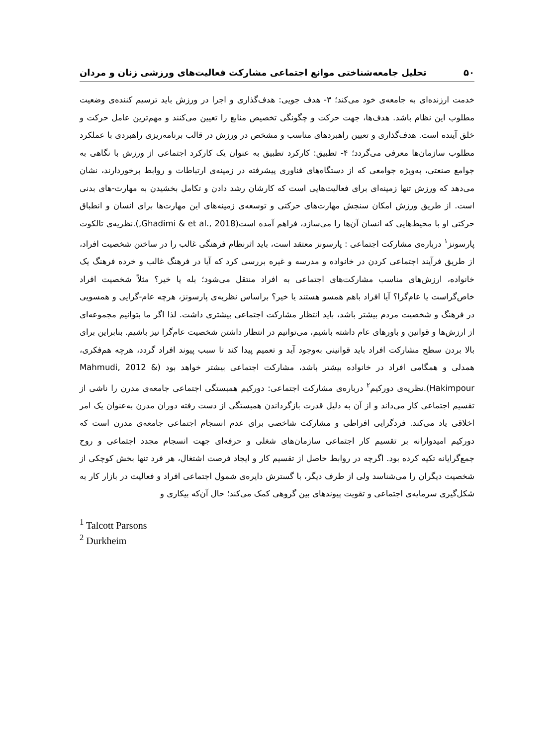۵۰ تحلیل جامعه‌شناختی موانع اجتماعی مشارکت فعالیت‌های ورزشی زنان و مردان
خدمت ارزنده‌ای به جامعه‌ی خود می‌کند؛ ۳- هدف جویی: هدف‌گذاری و اجرا در ورزش باید ترسیم کننده‌ی وضعیت مطلوب این نظام باشد. هدف‌ها، جهت حرکت و چگونگی تخصیص منابع را تعیین می‌کنند و مهم‌ترین عامل حرکت و خلق آینده است. هدف‌گذاری و تعیین راهبردهای مناسب و مشخص در ورزش در قالب برنامه‌ریزی راهبردی با عملکرد مطلوب سازمان‌ها معرفی می‌گردد؛ ۴- تطبیق: کارکرد تطبیق به عنوان یک کارکرد اجتماعی از ورزش با نگاهی به جوامع صنعتی، به‌ویژه جوامعی که از دستگاه‌های فناوری پیشرفته در زمینه‌ی ارتباطات و روابط برخوردارند، نشان می‌دهد که ورزش تنها زمینه‌ای برای فعالیت‌هایی است که کارشان رشد دادن و تکامل بخشیدن به مهارت-های بدنی است. از طریق ورزش امکان سنجش مهارت‌های حرکتی و توسعه‌ی زمینه‌های این مهارت‌ها برای انسان و انطباق حرکتی او با محیط‌هایی که انسان آن‌ها را می‌سازد، فراهم آمده است(Ghadimi & et al., 2018,).نظریه‌ی تالکوت پارسونز<sup>۱</sup> درباره‌ی مشارکت اجتماعی : پارسونز معتقد است، باید اثرنظام فرهنگی غالب را در ساختن شخصیت افراد، از طریق فرآیند اجتماعی کردن در خانواده و مدرسه و غیره بررسی کرد که آیا در فرهنگ غالب و خرده فرهنگ یک خانواده، ارزش‌های مناسب مشارکت‌های اجتماعی به افراد منتقل می‌شود؛ بله یا خیر؟ مثلاً شخصیت افراد خاص‌گراست یا عام‌گرا؟ آیا افراد باهم همسو هستند یا خیر؟ براساس نظریه‌ی پارسونز، هرچه عام-گرایی و همسویی در فرهنگ و شخصیت مردم بیشتر باشد، باید انتظار مشارکت اجتماعی بیشتری داشت. لذا اگر ما بتوانیم مجموعه‌ای از ارزش‌ها و قوانین و باورهای عام داشته باشیم، می‌توانیم در انتظار داشتن شخصیت عام‌گرا نیز باشیم. بنابراین برای بالا بردن سطح مشارکت افراد باید قوانینی به‌وجود آید و تعمیم پیدا کند تا سبب پیوند افراد گردد، هرچه هم‌فکری، همدلی و همگامی افراد در خانواده بیشتر باشد، مشارکت اجتماعی بیشتر خواهد بود (Mahmudi, 2012 & Hakimpour).نظریه‌ی دورکیم<sup>۲</sup> درباره‌ی مشارکت اجتماعی: دورکیم همبستگی اجتماعی جامعه‌ی مدرن را ناشی از تقسیم اجتماعی کار می‌داند و از آن به دلیل قدرت بازگرداندن همبستگی از دست رفته دوران مدرن به‌عنوان یک امر اخلاقی یاد می‌کند. فردگرایی افراطی و مشارکت شاخصی برای عدم انسجام اجتماعی جامعه‌ی مدرن است که دورکیم امیدوارانه بر تقسیم کار اجتماعی سازمان‌های شغلی و حرفه‌ای جهت انسجام مجدد اجتماعی و روح جمع‌گرایانه تکیه کرده بود. اگرچه در روابط حاصل از تقسیم کار و ایجاد فرصت اشتغال، هر فرد تنها بخش کوچکی از شخصیت دیگران را می‌شناسد ولی از طرف دیگر، با گسترش دایره‌ی شمول اجتماعی افراد و فعالیت در بازار کار به شکل‌گیری سرمایه‌ی اجتماعی و تقویت پیوندهای بین گروهی کمک می‌کند؛ حال آن‌که بیکاری و
<sup>1</sup> Talcott Parsons
<sup>2</sup> Durkheim